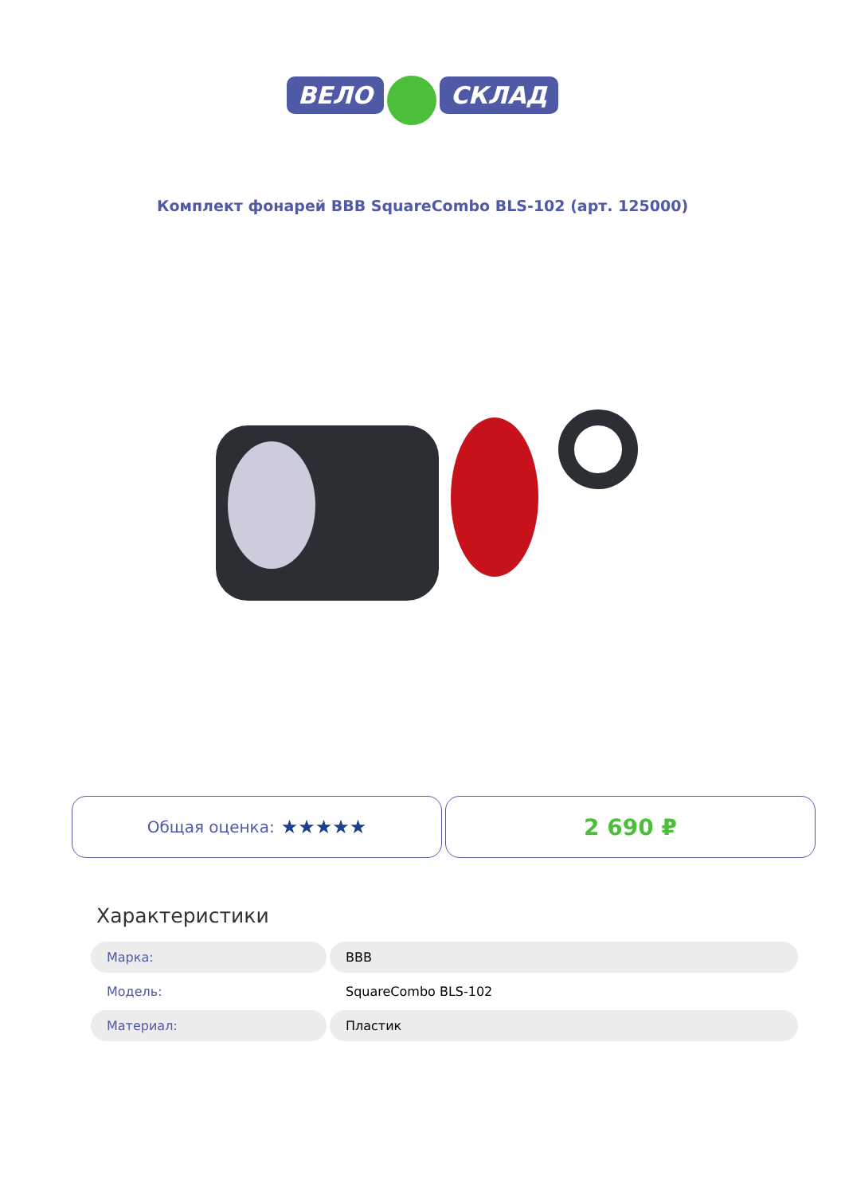ВЕЛО СКЛАД
Комплект фонарей BBB SquareCombo BLS-102 (арт. 125000)
Общая оценка: ★★★★★
2 690 ₽
Характеристики
| Марка: | BBB |
| Модель: | SquareCombo BLS-102 |
| Материал: | Пластик |